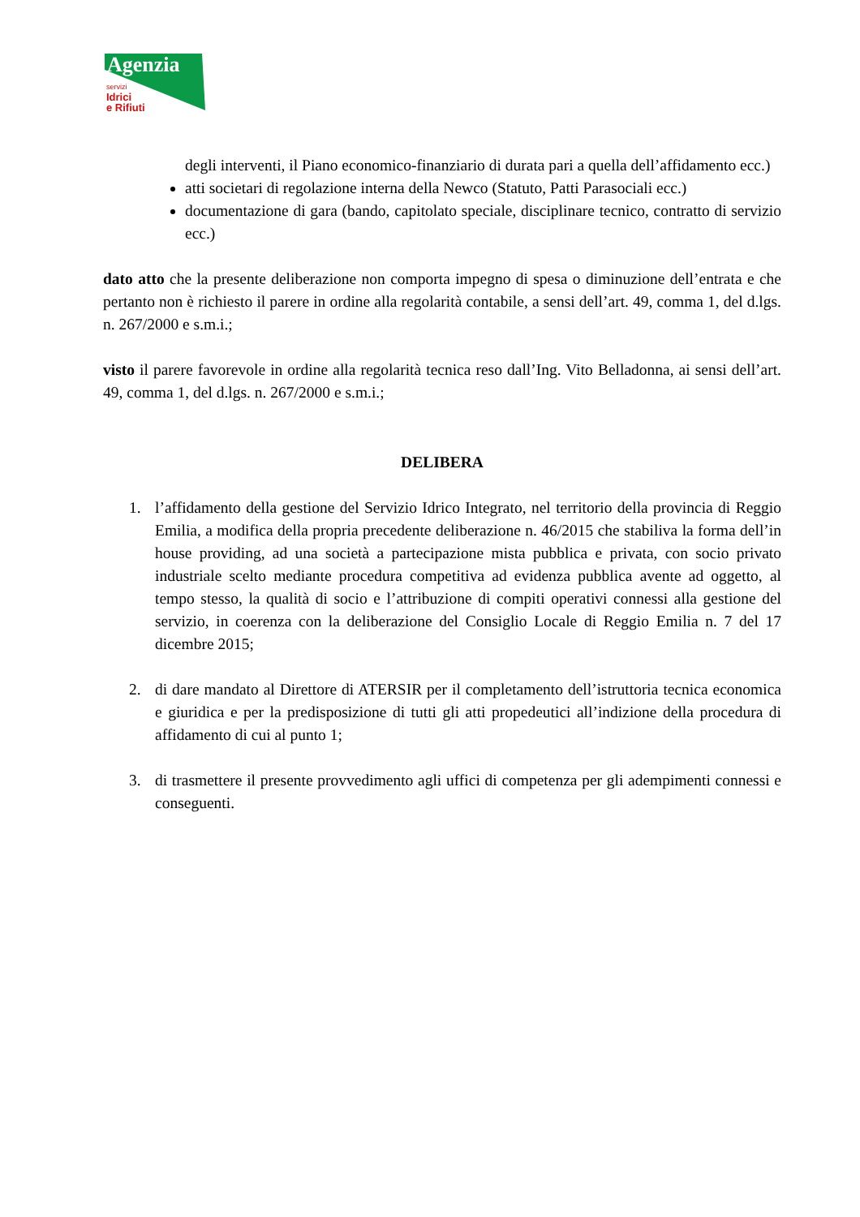Agenzia
servizi
Idrici
e Rifiuti
degli interventi, il Piano economico-finanziario di durata pari a quella dell’affidamento ecc.)
atti societari di regolazione interna della Newco (Statuto, Patti Parasociali ecc.)
documentazione di gara (bando, capitolato speciale, disciplinare tecnico, contratto di servizio ecc.)
dato atto che la presente deliberazione non comporta impegno di spesa o diminuzione dell’entrata e che pertanto non è richiesto il parere in ordine alla regolarità contabile, a sensi dell’art. 49, comma 1, del d.lgs. n. 267/2000 e s.m.i.;
visto il parere favorevole in ordine alla regolarità tecnica reso dall’Ing. Vito Belladonna, ai sensi dell’art. 49, comma 1, del d.lgs. n. 267/2000 e s.m.i.;
DELIBERA
1. l’affidamento della gestione del Servizio Idrico Integrato, nel territorio della provincia di Reggio Emilia, a modifica della propria precedente deliberazione n. 46/2015 che stabiliva la forma dell’in house providing, ad una società a partecipazione mista pubblica e privata, con socio privato industriale scelto mediante procedura competitiva ad evidenza pubblica avente ad oggetto, al tempo stesso, la qualità di socio e l’attribuzione di compiti operativi connessi alla gestione del servizio, in coerenza con la deliberazione del Consiglio Locale di Reggio Emilia n. 7 del 17 dicembre 2015;
2. di dare mandato al Direttore di ATERSIR per il completamento dell’istruttoria tecnica economica e giuridica e per la predisposizione di tutti gli atti propedeutici all’indizione della procedura di affidamento di cui al punto 1;
3. di trasmettere il presente provvedimento agli uffici di competenza per gli adempimenti connessi e conseguenti.